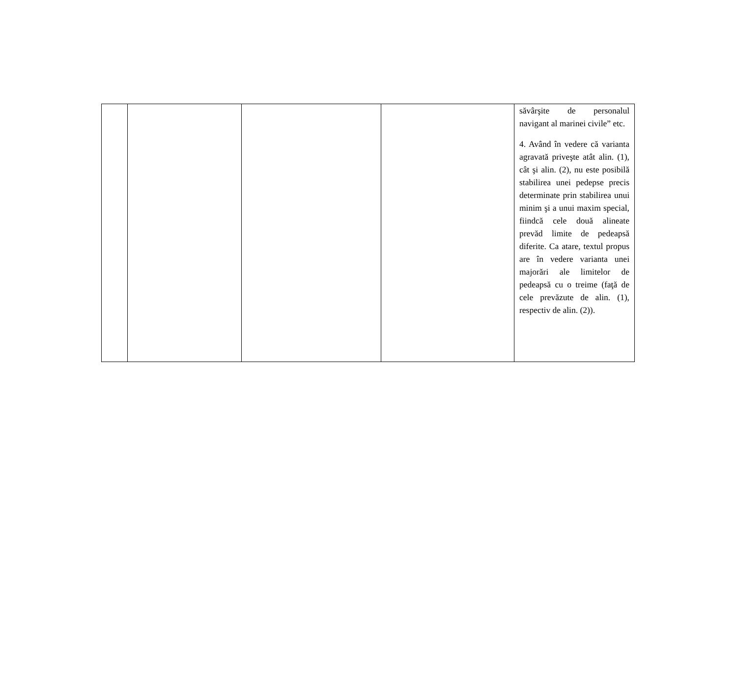| | | | | săvârşite de personalul navigant al marinei civile” etc. 4. Având în vedere că varianta agravată priveşte atât alin. (1), cât şi alin. (2), nu este posibilă stabilirea unei pedepse precis determinate prin stabilirea unui minim şi a unui maxim special, fiindcă cele două alineate prevăd limite de pedeapsă diferite. Ca atare, textul propus are în vedere varianta unei majorări ale limitelor de pedeapsă cu o treime (faţă de cele prevăzute de alin. (1), respectiv de alin. (2)). |